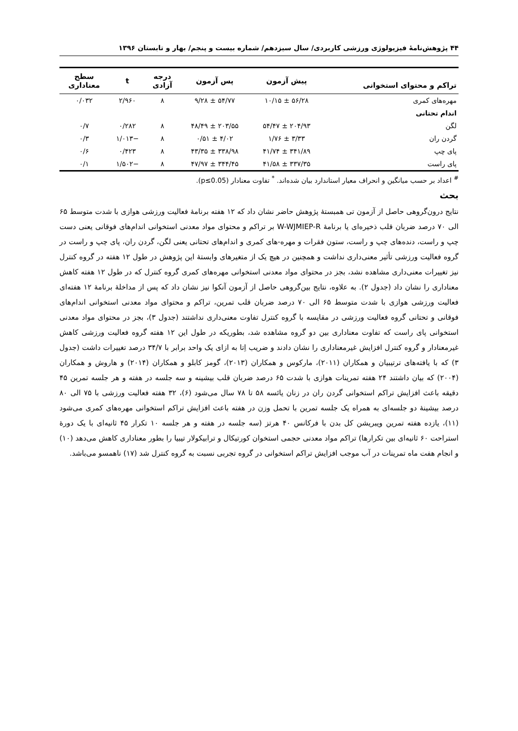۴۴ پژوهش‌نامۀ فیزیولوژی ورزشی کاربردی/ سال سیزدهم/ شماره بیست و پنجم/ بهار و تابستان ۱۳۹۶
| تراکم و محتوای استخوانی | پیش آزمون | پس آزمون | درجه آزادی | t | سطح معناداری |
| --- | --- | --- | --- | --- | --- |
| مهره‌های کمری | ۵۶/۲۸ ± ۱۰/۱۵ | ۵۴/۷۷ ± ۹/۲۸ | ۸ | ۲/۹۶۰ | ۰/۰۳۲ |
| اندام تحتانی | | | | | |
| لگن | ۲۰۴/۹۳ ± ۵۴/۴۷ | ۲۰۳/۵۵ ± ۴۸/۴۹ | ۸ | ۰/۲۸۲ | ۰/۷ |
| گردن ران | ۳/۳۳ ± ۱/۷۶ | ۴/۰۲ ± ۰/۵۱ | ۸ | −۱/۰۱۳ | ۰/۳ |
| پای چپ | ۳۴۱/۸۹ ± ۴۱/۷۴ | ۳۳۸/۹۸ ± ۴۳/۳۵ | ۸ | ۰/۴۲۳ | ۰/۶ |
| پای راست | ۳۳۷/۳۵ ± ۴۱/۵۸ | ۳۴۴/۴۵ ± ۴۷/۹۷ | ۸ | −۱/۵۰۲ | ۰/۱ |
<sup>#</sup> اعداد بر حسب میانگین و انحراف معیار استاندارد بیان شده‌اند. <sup>*</sup> تفاوت معنادار (p≤0.05).
بحث
نتایج درون‌گروهی حاصل از آزمون تی همبستۀ پژوهش حاضر نشان داد که ۱۲ هفته برنامۀ فعالیت ورزشی هوازی با شدت متوسط ۶۵ الی ۷۰ درصد ضربان قلب ذخیره‌ای یا برنامۀ W-WJMIEP-R بر تراکم و محتوای مواد معدنی استخوانی اندام‌های فوقانی یعنی دست چپ و راست، دنده‌های چپ و راست، ستون فقرات و مهره-های کمری و اندام‌های تحتانی یعنی لگن، گردن ران، پای چپ و راست در گروه فعالیت ورزشی تأثیر معنی‌داری نداشت و همچنین در هیچ یک از متغیرهای وابستۀ این پژوهش در طول ۱۲ هفته در گروه کنترل نیز تغییرات معنی‌داری مشاهده نشد، بجز در محتوای مواد معدنی استخوانی مهره‌های کمری گروه کنترل که در طول ۱۲ هفته کاهش معناداری را نشان داد (جدول ۲). به علاوه، نتایج بین‌گروهی حاصل از آزمون آنکوا نیز نشان داد که پس از مداخلۀ برنامۀ ۱۲ هفته‌ای فعالیت ورزشی هوازی با شدت متوسط ۶۵ الی ۷۰ درصد ضربان قلب تمرین، تراکم و محتوای مواد معدنی استخوانی اندام‌های فوقانی و تحتانی گروه فعالیت ورزشی در مقایسه با گروه کنترل تفاوت معنی‌داری نداشتند (جدول ۳)، بجز در محتوای مواد معدنی استخوانی پای راست که تفاوت معناداری بین دو گروه مشاهده شد، بطوریکه در طول این ۱۲ هفته گروه فعالیت ورزشی کاهش غیرمعنادار و گروه کنترل افزایش غیرمعناداری را نشان دادند و ضریب اِتا به ازای یک واحد برابر با ۳۴/۷ درصد تغییرات داشت (جدول ۳) که با یافته‌های ترتیبیان و همکاران (۲۰۱۱)، مارکوس و همکاران (۲۰۱۳)، گومز کابلو و همکاران (۲۰۱۴) و هاروش و همکاران (۲۰۰۴) که بیان داشتند ۲۴ هفته تمرینات هوازی با شدت ۶۵ درصد ضربان قلب بیشینه و سه جلسه در هفته و هر جلسه تمرین ۴۵ دقیقه باعث افزایش تراکم استخوانی گردن ران در زنان یائسه ۵۸ تا ۷۸ سال می‌شود (۶)، ۳۲ هفته فعالیت ورزشی با ۷۵ الی ۸۰ درصد بیشینۀ دو جلسه‌ای به همراه یک جلسه تمرین با تحمل وزن در هفته باعث افزایش تراکم استخوانی مهره‌های کمری می‌شود (۱۱)، یازده هفته تمرین ویبریشن کل بدن با فرکانس ۴۰ هرتز (سه جلسه در هفته و هر جلسه ۱۰ تکرار ۴۵ ثانیه‌ای با یک دورۀ استراحت ۶۰ ثانیه‌ای بین تکرارها) تراکم مواد معدنی حجمی استخوان کورتیکال و ترابیکولار تیبیا را بطور معناداری کاهش می‌دهد (۱۰) و انجام هفت ماه تمرینات در آب موجب افزایش تراکم استخوانی در گروه تجربی نسبت به گروه کنترل شد (۱۷) ناهمسو می‌باشد.